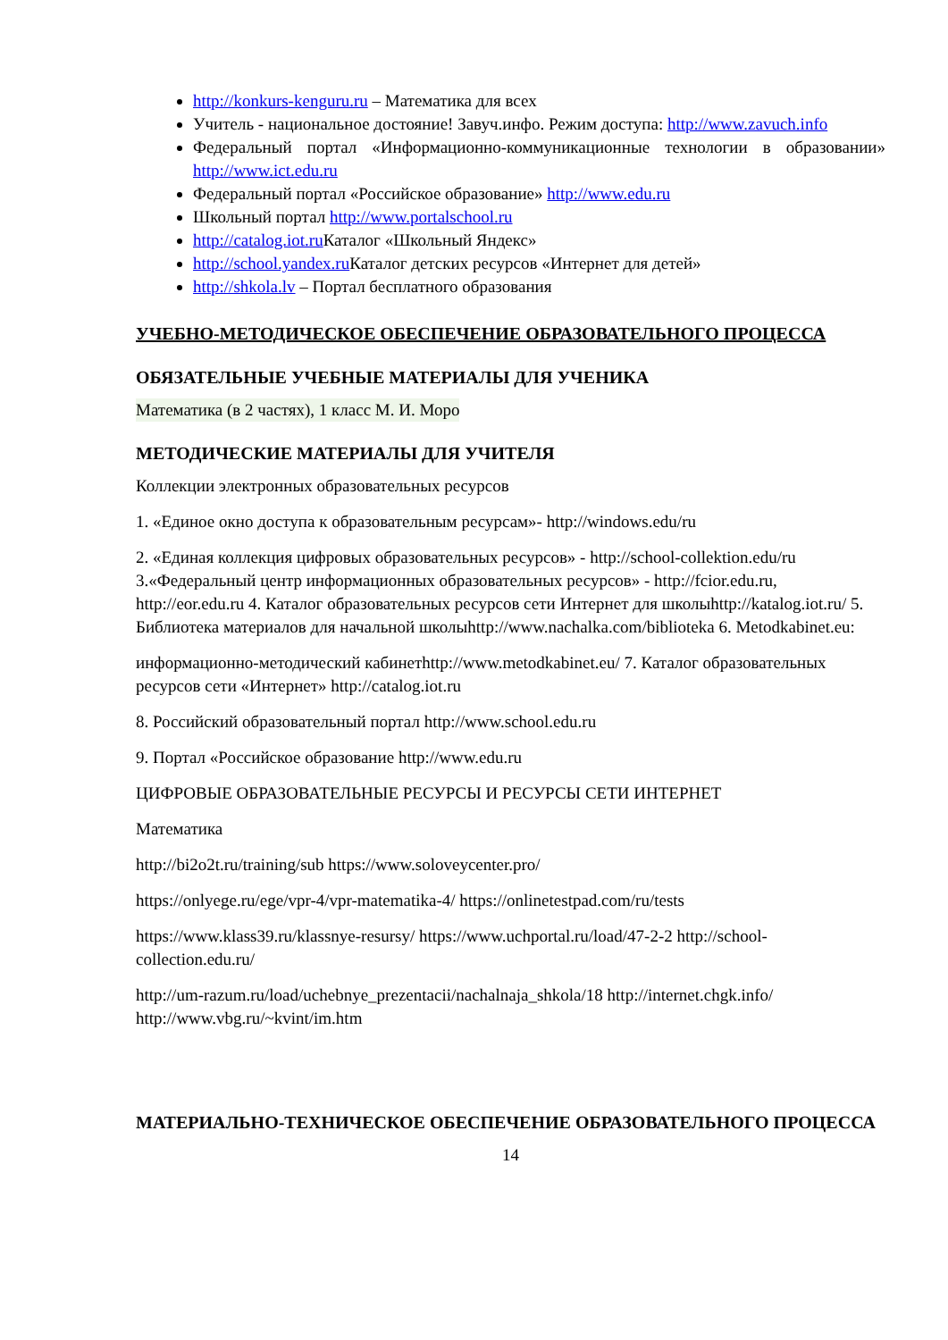http://konkurs-kenguru.ru – Математика для всех
Учитель - национальное достояние! Завуч.инфо. Режим доступа: http://www.zavuch.info
Федеральный портал «Информационно-коммуникационные технологии в образовании» http://www.ict.edu.ru
Федеральный портал «Российское образование» http://www.edu.ru
Школьный портал http://www.portalschool.ru
http://catalog.iot.ru Каталог «Школьный Яндекс»
http://school.yandex.ru Каталог детских ресурсов «Интернет для детей»
http://shkola.lv – Портал бесплатного образования
УЧЕБНО-МЕТОДИЧЕСКОЕ ОБЕСПЕЧЕНИЕ ОБРАЗОВАТЕЛЬНОГО ПРОЦЕССА
ОБЯЗАТЕЛЬНЫЕ УЧЕБНЫЕ МАТЕРИАЛЫ ДЛЯ УЧЕНИКА
Математика (в 2 частях), 1 класс М. И. Моро
МЕТОДИЧЕСКИЕ МАТЕРИАЛЫ ДЛЯ УЧИТЕЛЯ
Коллекции электронных образовательных ресурсов
1. «Единое окно доступа к образовательным ресурсам»- http://windows.edu/ru
2. «Единая коллекция цифровых образовательных ресурсов» - http://school-collektion.edu/ru 3.«Федеральный центр информационных образовательных ресурсов» - http://fcior.edu.ru, http://eor.edu.ru 4. Каталог образовательных ресурсов сети Интернет для школыhttp://katalog.iot.ru/ 5. Библиотека материалов для начальной школыhttp://www.nachalka.com/biblioteka 6. Metodkabinet.eu:
информационно-методический кабинетhttp://www.metodkabinet.eu/ 7. Каталог образовательных ресурсов сети «Интернет» http://catalog.iot.ru
8. Российский образовательный портал http://www.school.edu.ru
9. Портал «Российское образование http://www.edu.ru
ЦИФРОВЫЕ ОБРАЗОВАТЕЛЬНЫЕ РЕСУРСЫ И РЕСУРСЫ СЕТИ ИНТЕРНЕТ
Математика
http://bi2o2t.ru/training/sub https://www.soloveycenter.pro/
https://onlyege.ru/ege/vpr-4/vpr-matematika-4/ https://onlinetestpad.com/ru/tests
https://www.klass39.ru/klassnye-resursy/ https://www.uchportal.ru/load/47-2-2 http://school-collection.edu.ru/
http://um-razum.ru/load/uchebnye_prezentacii/nachalnaja_shkola/18 http://internet.chgk.info/ http://www.vbg.ru/~kvint/im.htm
МАТЕРИАЛЬНО-ТЕХНИЧЕСКОЕ ОБЕСПЕЧЕНИЕ ОБРАЗОВАТЕЛЬНОГО ПРОЦЕССА
14